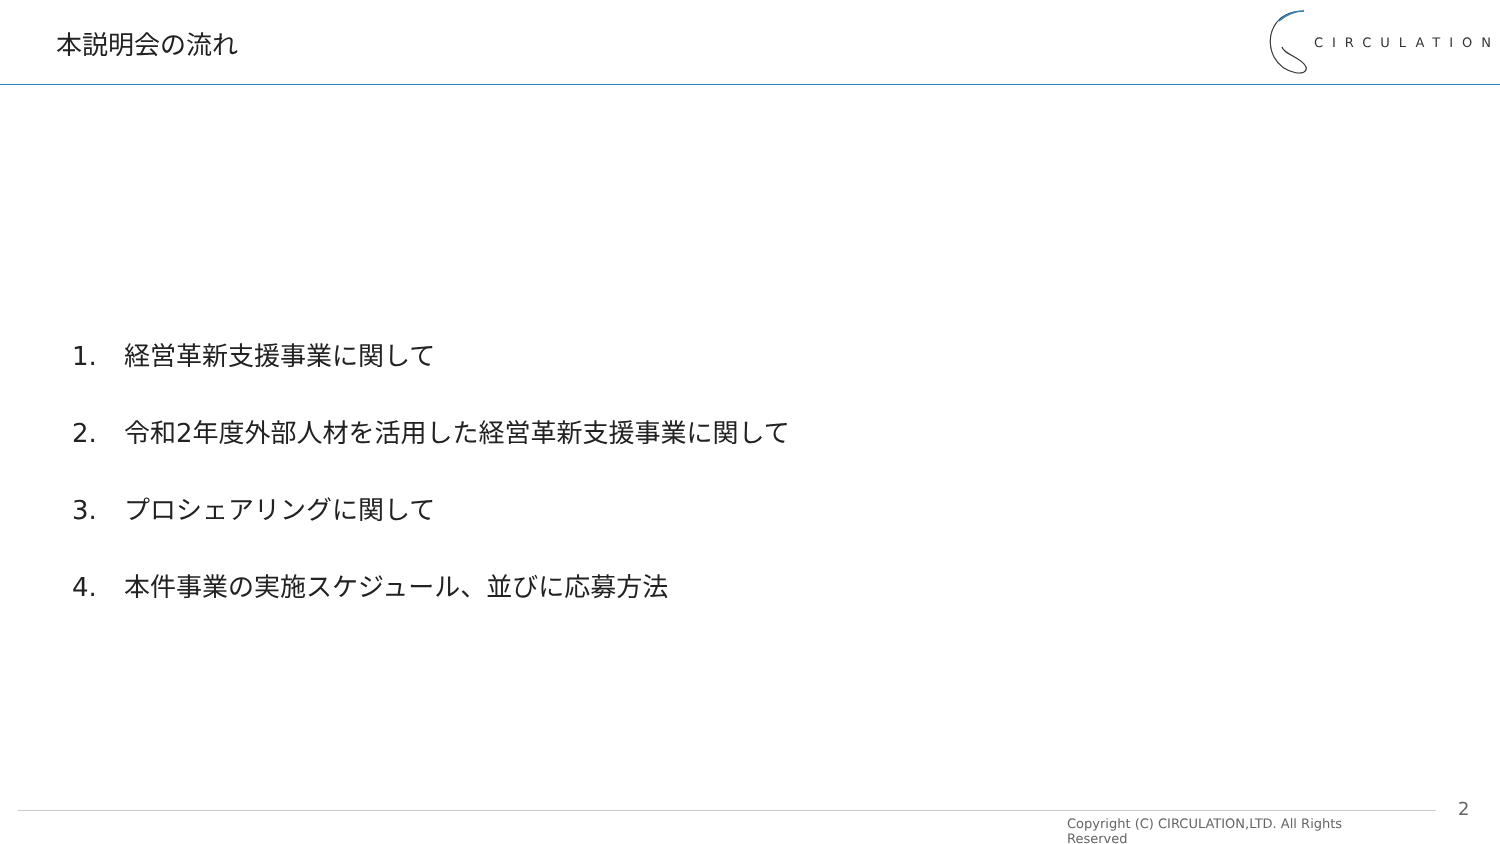本説明会の流れ
CIRCULATION
1. 経営革新支援事業に関して
2. 令和2年度外部人材を活用した経営革新支援事業に関して
3. プロシェアリングに関して
4. 本件事業の実施スケジュール、並びに応募方法
Copyright (C) CIRCULATION,LTD. All Rights Reserved
2